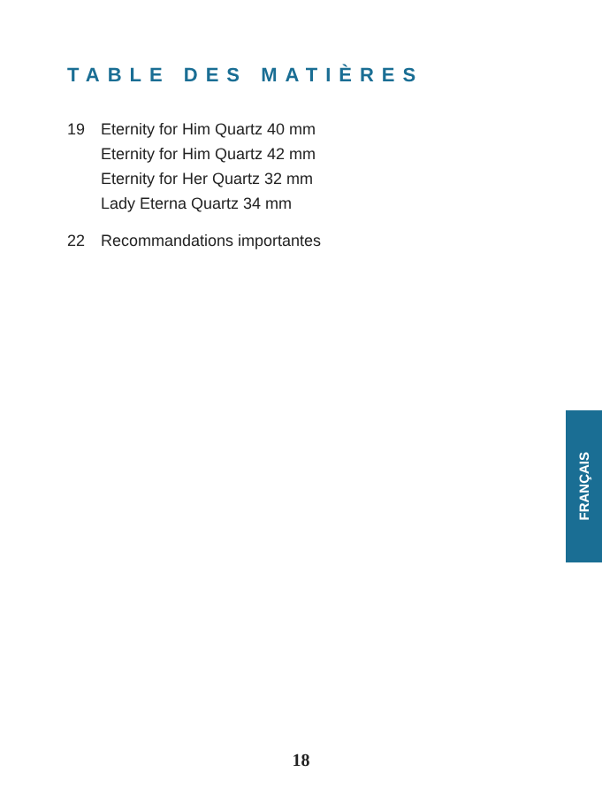TABLE DES MATIÈRES
19 Eternity for Him Quartz 40 mm
Eternity for Him Quartz 42 mm
Eternity for Her Quartz 32 mm
Lady Eterna Quartz 34 mm
22 Recommandations importantes
FRANÇAIS
18